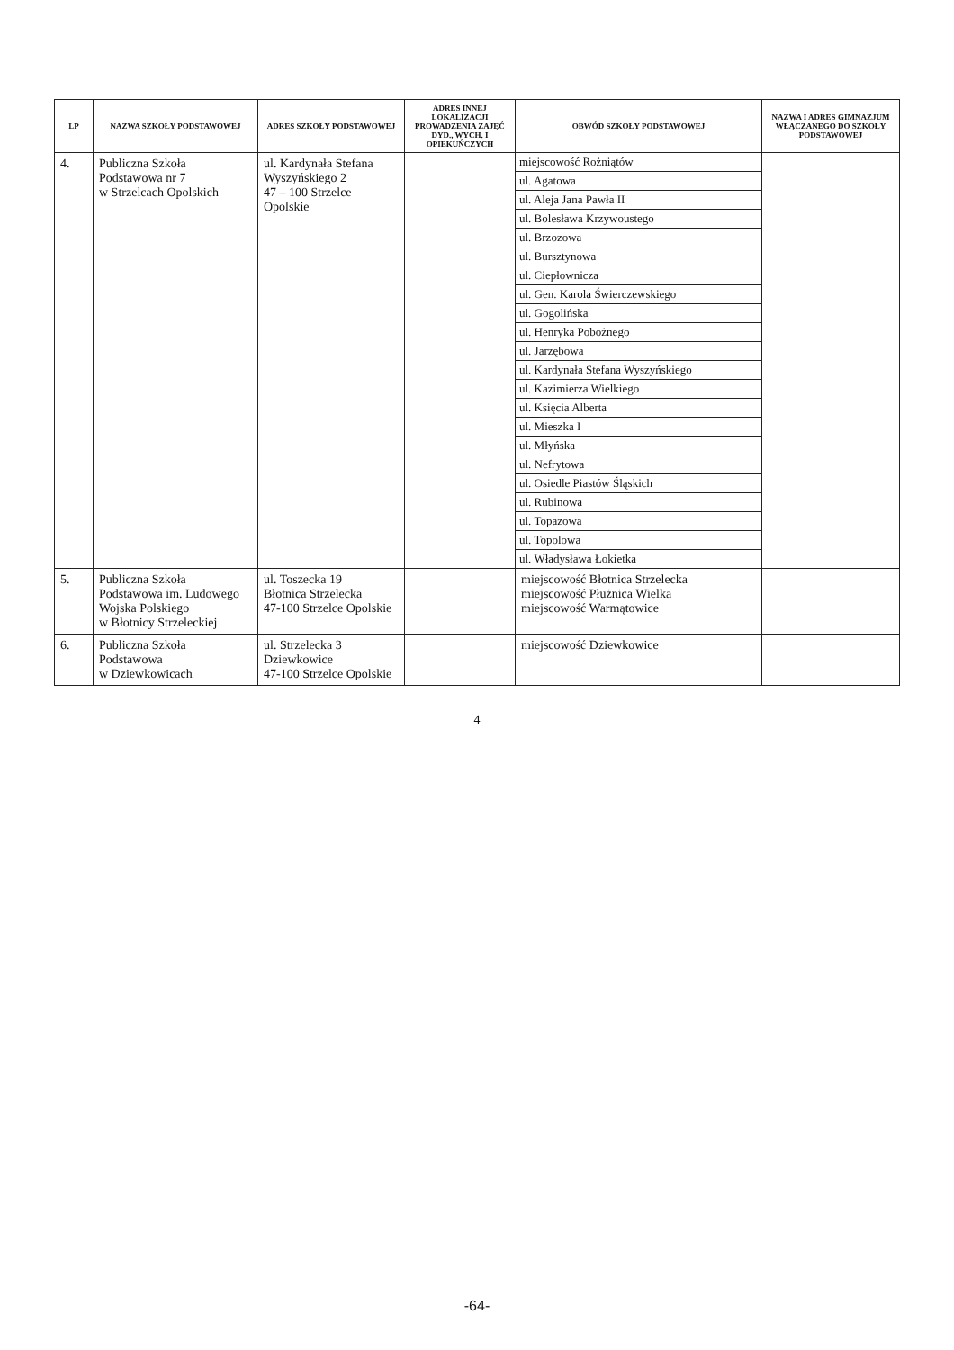| LP | NAZWA SZKOŁY PODSTAWOWEJ | ADRES SZKOŁY PODSTAWOWEJ | ADRES INNEJ LOKALIZACJI PROWADZENIA ZAJĘĆ DYD., WYCH. I OPIEKUŃCZYCH | OBWÓD SZKOŁY PODSTAWOWEJ | NAZWA I ADRES GIMNAZJUM WŁĄCZANEGO DO SZKOŁY PODSTAWOWEJ |
| --- | --- | --- | --- | --- | --- |
| 4. | Publiczna Szkoła Podstawowa nr 7 w Strzelcach Opolskich | ul. Kardynała Stefana Wyszyńskiego 2 47 – 100 Strzelce Opolskie | | / miejscowość Rożniątów / / ul. Agatowa / / ul. Aleja Jana Pawła II / / ul. Bolesława Krzywoustego / / ul. Brzozowa / / ul. Bursztynowa / / ul. Ciepłownicza / / ul. Gen. Karola Świerczewskiego / / ul. Gogolińska / / ul. Henryka Pobożnego / / ul. Jarzębowa / / ul. Kardynała Stefana Wyszyńskiego / / ul. Kazimierza Wielkiego / / ul. Księcia Alberta / / ul. Mieszka I / / ul. Młyńska / / ul. Nefrytowa / / ul. Osiedle Piastów Śląskich / / ul. Rubinowa / / ul. Topazowa / / ul. Topolowa / / ul. Władysława Łokietka / | |
| 5. | Publiczna Szkoła Podstawowa im. Ludowego Wojska Polskiego w Błotnicy Strzeleckiej | ul. Toszecka 19 Błotnica Strzelecka 47-100 Strzelce Opolskie | | miejscowość Błotnica Strzelecka miejscowość Płużnica Wielka miejscowość Warmątowice | |
| 6. | Publiczna Szkoła Podstawowa w Dziewkowicach | ul. Strzelecka 3 Dziewkowice 47-100 Strzelce Opolskie | | miejscowość Dziewkowice | |
4
-64-